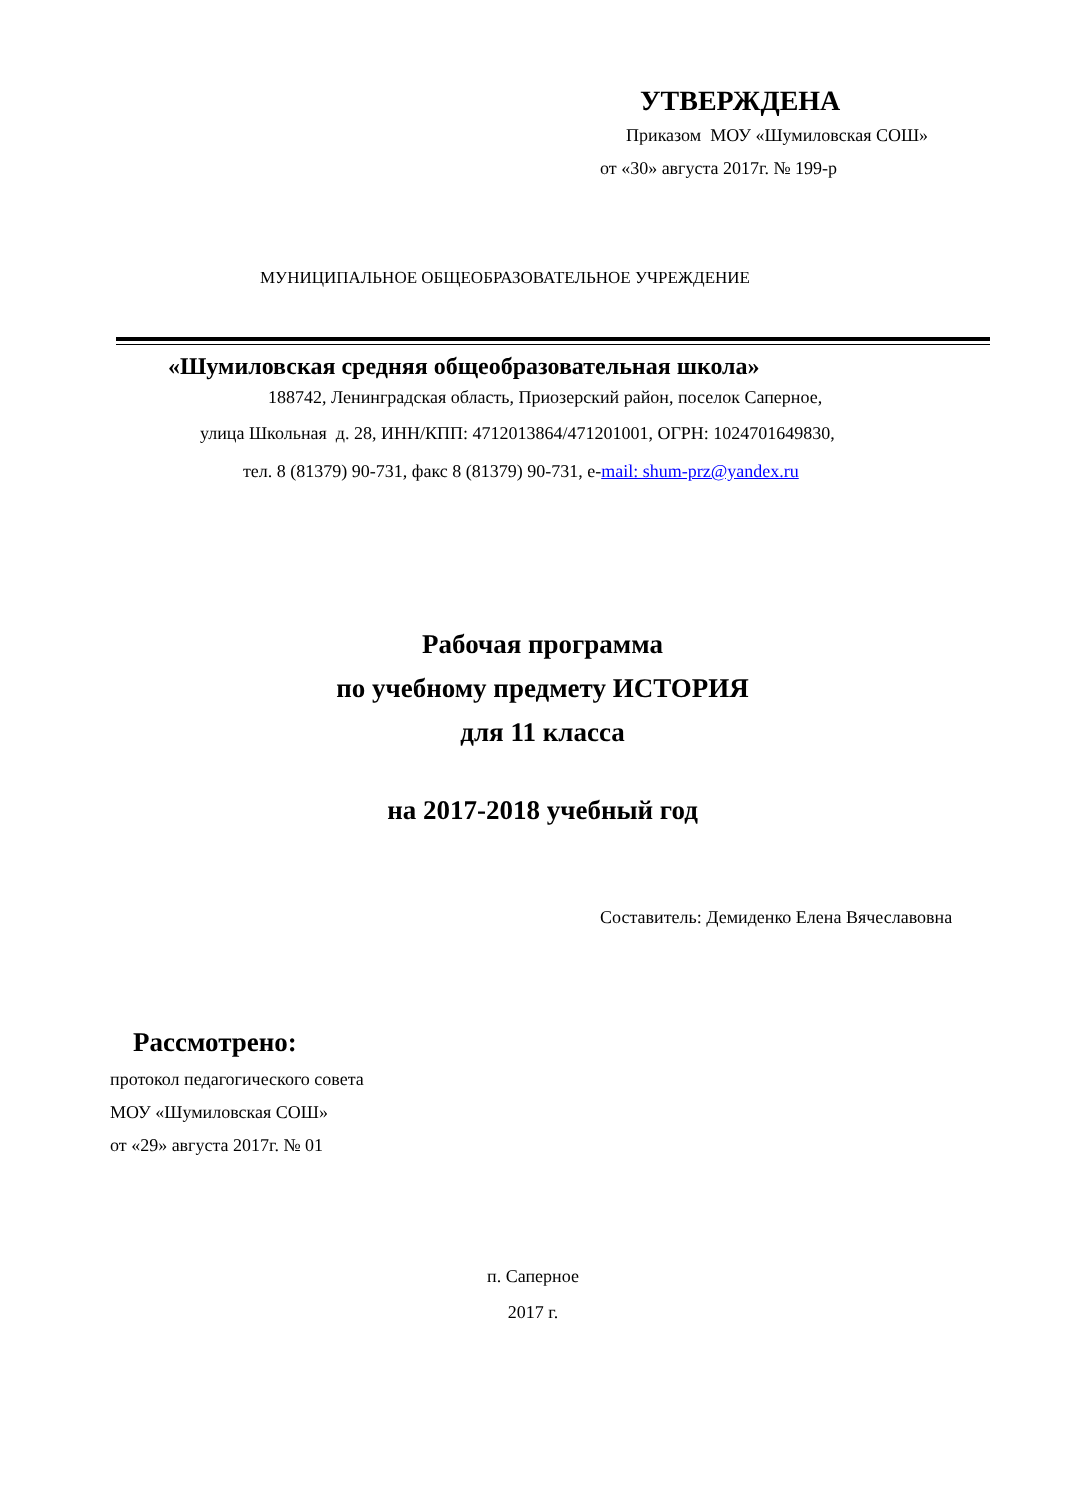УТВЕРЖДЕНА
Приказом МОУ «Шумиловская СОШ»
от «30» августа 2017г. № 199-р
МУНИЦИПАЛЬНОЕ ОБЩЕОБРАЗОВАТЕЛЬНОЕ УЧРЕЖДЕНИЕ
«Шумиловская средняя общеобразовательная школа»
188742, Ленинградская область, Приозерский район, поселок Саперное,
улица Школьная д. 28, ИНН/КПП: 4712013864/471201001, ОГРН: 1024701649830,
тел. 8 (81379) 90-731, факс 8 (81379) 90-731, e-mail: shum-prz@yandex.ru
Рабочая программа
по учебному предмету ИСТОРИЯ
для 11 класса
на 2017-2018 учебный год
Составитель: Демиденко Елена Вячеславовна
Рассмотрено:
протокол педагогического совета
МОУ «Шумиловская СОШ»
от «29» августа 2017г. № 01
п. Саперное
2017 г.